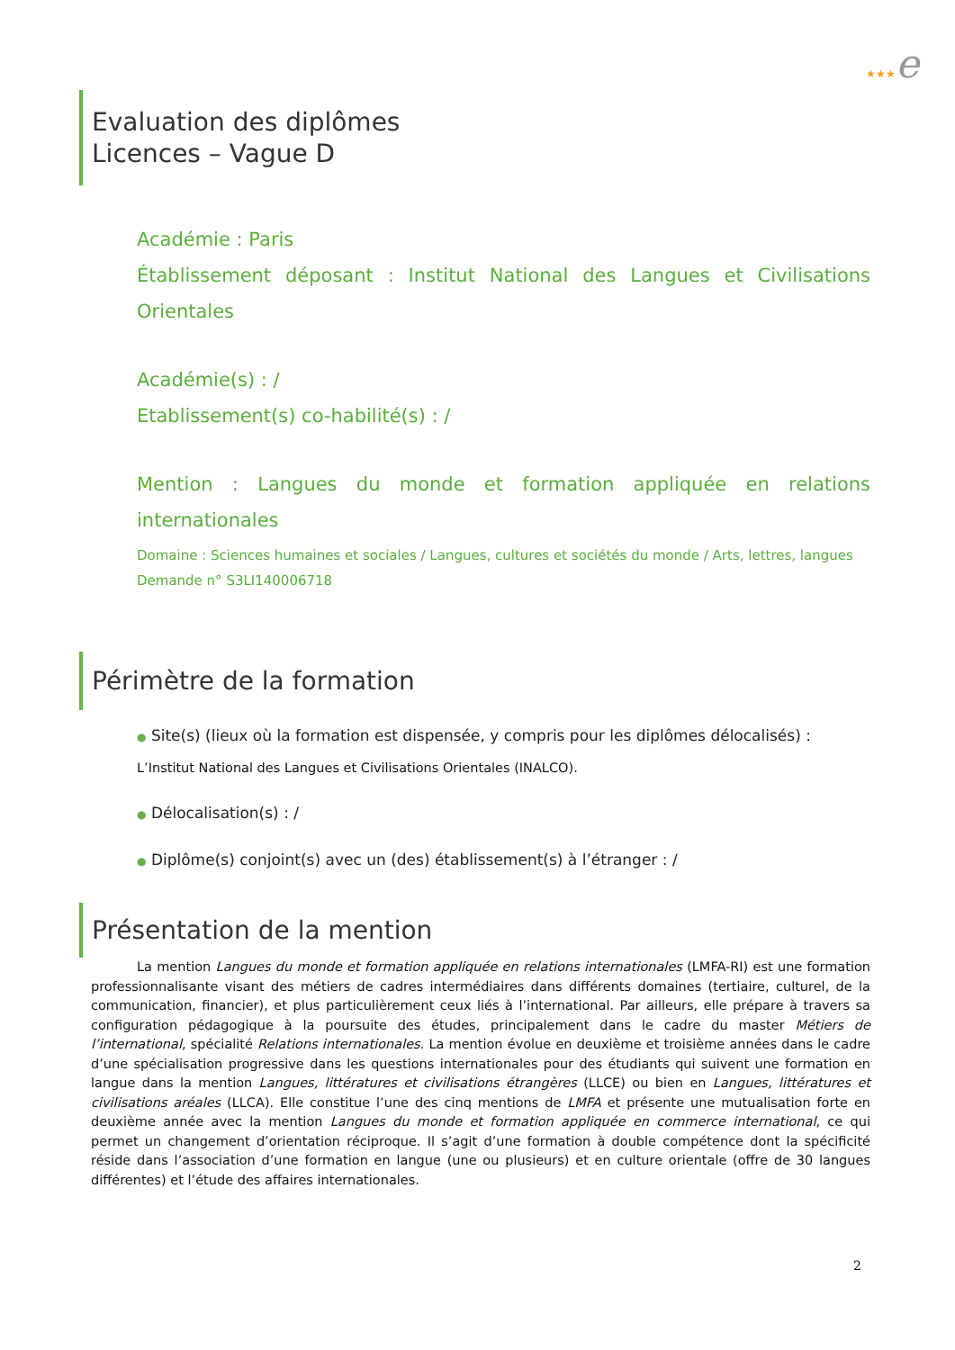★★★e
Evaluation des diplômes
Licences – Vague D
Académie : Paris
Établissement déposant : Institut National des Langues et Civilisations Orientales
Académie(s) : /
Etablissement(s) co-habilité(s) : /
Mention : Langues du monde et formation appliquée en relations internationales
Domaine : Sciences humaines et sociales / Langues, cultures et sociétés du monde / Arts, lettres, langues
Demande n° S3LI140006718
Périmètre de la formation
● Site(s) (lieux où la formation est dispensée, y compris pour les diplômes délocalisés) :
L’Institut National des Langues et Civilisations Orientales (INALCO).
● Délocalisation(s) : /
● Diplôme(s) conjoint(s) avec un (des) établissement(s) à l’étranger : /
Présentation de la mention
La mention Langues du monde et formation appliquée en relations internationales (LMFA-RI) est une formation professionnalisante visant des métiers de cadres intermédiaires dans différents domaines (tertiaire, culturel, de la communication, financier), et plus particulièrement ceux liés à l’international. Par ailleurs, elle prépare à travers sa configuration pédagogique à la poursuite des études, principalement dans le cadre du master Métiers de l’international, spécialité Relations internationales. La mention évolue en deuxième et troisième années dans le cadre d’une spécialisation progressive dans les questions internationales pour des étudiants qui suivent une formation en langue dans la mention Langues, littératures et civilisations étrangères (LLCE) ou bien en Langues, littératures et civilisations aréales (LLCA). Elle constitue l’une des cinq mentions de LMFA et présente une mutualisation forte en deuxième année avec la mention Langues du monde et formation appliquée en commerce international, ce qui permet un changement d’orientation réciproque. Il s’agit d’une formation à double compétence dont la spécificité réside dans l’association d’une formation en langue (une ou plusieurs) et en culture orientale (offre de 30 langues différentes) et l’étude des affaires internationales.
2